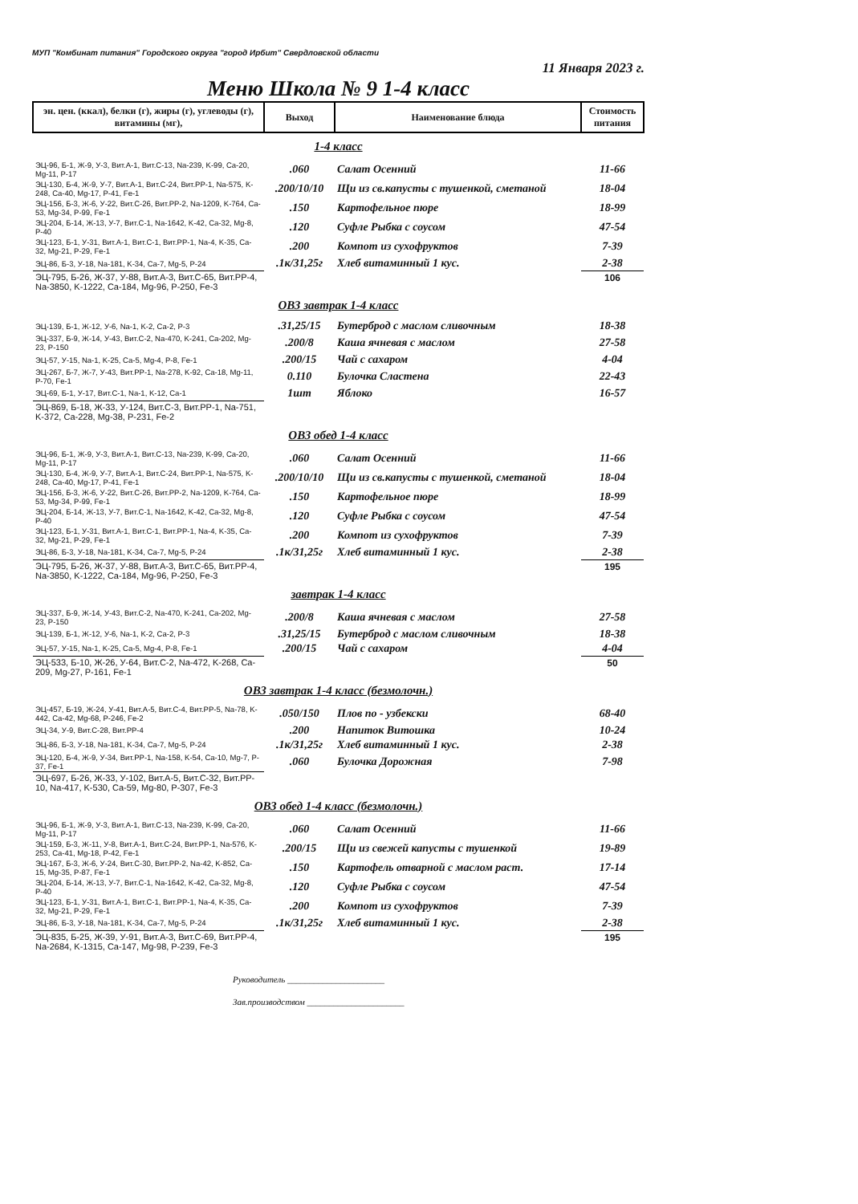МУП "Комбинат питания" Городского округа "город Ирбит" Свердловской области
11 Января 2023 г.
Меню Школа № 9 1-4 класс
| эн. цен. (ккал), белки (г), жиры (г), углеводы (г), витамины (мг), | Выход | Наименование блюда | Стоимость питания |
| --- | --- | --- | --- |
| 1-4 класс | | | |
| ЭЦ-96, Б-1, Ж-9, У-3, Вит.А-1, Вит.С-13, Na-239, K-99, Ca-20, Mg-11, P-17 | .060 | Салат Осенний | 11-66 |
| ЭЦ-130, Б-4, Ж-9, У-7, Вит.А-1, Вит.С-24, Вит.PP-1, Na-575, K-248, Ca-40, Mg-17, P-41, Fe-1 | .200/10/10 | Щи из св.капусты с тушенкой, сметаной | 18-04 |
| ЭЦ-156, Б-3, Ж-6, У-22, Вит.С-26, Вит.PP-2, Na-1209, K-764, Ca-53, Mg-34, P-99, Fe-1 | .150 | Картофельное пюре | 18-99 |
| ЭЦ-204, Б-14, Ж-13, У-7, Вит.С-1, Na-1642, K-42, Ca-32, Mg-8, P-40 | .120 | Суфле Рыбка с соусом | 47-54 |
| ЭЦ-123, Б-1, У-31, Вит.А-1, Вит.С-1, Вит.PP-1, Na-4, K-35, Ca-32, Mg-21, P-29, Fe-1 | .200 | Компот из сухофруктов | 7-39 |
| ЭЦ-86, Б-3, У-18, Na-181, K-34, Ca-7, Mg-5, P-24 | .1к/31,25г | Хлеб витаминный 1 кус. | 2-38 |
| ЭЦ-795, Б-26, Ж-37, У-88, Вит.А-3, Вит.С-65, Вит.PP-4, Na-3850, K-1222, Ca-184, Mg-96, P-250, Fe-3 | | | 106 |
| ОВЗ завтрак 1-4 класс | | | |
| ЭЦ-139, Б-1, Ж-12, У-6, Na-1, K-2, Ca-2, P-3 | .31,25/15 | Бутерброд с маслом сливочным | 18-38 |
| ЭЦ-337, Б-9, Ж-14, У-43, Вит.С-2, Na-470, K-241, Ca-202, Mg-23, P-150 | .200/8 | Каша ячневая с маслом | 27-58 |
| ЭЦ-57, У-15, Na-1, K-25, Ca-5, Mg-4, P-8, Fe-1 | .200/15 | Чай с сахаром | 4-04 |
| ЭЦ-267, Б-7, Ж-7, У-43, Вит.PP-1, Na-278, K-92, Ca-18, Mg-11, P-70, Fe-1 | 0.110 | Булочка Сластена | 22-43 |
| ЭЦ-69, Б-1, У-17, Вит.С-1, Na-1, K-12, Ca-1 | 1шт | Яблоко | 16-57 |
| ЭЦ-869, Б-18, Ж-33, У-124, Вит.С-3, Вит.PP-1, Na-751, K-372, Ca-228, Mg-38, P-231, Fe-2 | | | |
| ОВЗ обед 1-4 класс | | | |
| ЭЦ-96, Б-1, Ж-9, У-3, Вит.А-1, Вит.С-13, Na-239, K-99, Ca-20, Mg-11, P-17 | .060 | Салат Осенний | 11-66 |
| ЭЦ-130, Б-4, Ж-9, У-7, Вит.А-1, Вит.С-24, Вит.PP-1, Na-575, K-248, Ca-40, Mg-17, P-41, Fe-1 | .200/10/10 | Щи из св.капусты с тушенкой, сметаной | 18-04 |
| ЭЦ-156, Б-3, Ж-6, У-22, Вит.С-26, Вит.PP-2, Na-1209, K-764, Ca-53, Mg-34, P-99, Fe-1 | .150 | Картофельное пюре | 18-99 |
| ЭЦ-204, Б-14, Ж-13, У-7, Вит.С-1, Na-1642, K-42, Ca-32, Mg-8, P-40 | .120 | Суфле Рыбка с соусом | 47-54 |
| ЭЦ-123, Б-1, У-31, Вит.А-1, Вит.С-1, Вит.PP-1, Na-4, K-35, Ca-32, Mg-21, P-29, Fe-1 | .200 | Компот из сухофруктов | 7-39 |
| ЭЦ-86, Б-3, У-18, Na-181, K-34, Ca-7, Mg-5, P-24 | .1к/31,25г | Хлеб витаминный 1 кус. | 2-38 |
| ЭЦ-795, Б-26, Ж-37, У-88, Вит.А-3, Вит.С-65, Вит.PP-4, Na-3850, K-1222, Ca-184, Mg-96, P-250, Fe-3 | | | 195 |
| завтрак 1-4 класс | | | |
| ЭЦ-337, Б-9, Ж-14, У-43, Вит.С-2, Na-470, K-241, Ca-202, Mg-23, P-150 | .200/8 | Каша ячневая с маслом | 27-58 |
| ЭЦ-139, Б-1, Ж-12, У-6, Na-1, K-2, Ca-2, P-3 | .31,25/15 | Бутерброд с маслом сливочным | 18-38 |
| ЭЦ-57, У-15, Na-1, K-25, Ca-5, Mg-4, P-8, Fe-1 | .200/15 | Чай с сахаром | 4-04 |
| ЭЦ-533, Б-10, Ж-26, У-64, Вит.С-2, Na-472, K-268, Ca-209, Mg-27, P-161, Fe-1 | | | 50 |
| ОВЗ завтрак 1-4 класс (безмолочн.) | | | |
| ЭЦ-457, Б-19, Ж-24, У-41, Вит.А-5, Вит.С-4, Вит.PP-5, Na-78, K-442, Ca-42, Mg-68, P-246, Fe-2 | .050/150 | Плов по - узбекски | 68-40 |
| ЭЦ-34, У-9, Вит.С-28, Вит.PP-4 | .200 | Напиток Витошка | 10-24 |
| ЭЦ-86, Б-3, У-18, Na-181, K-34, Ca-7, Mg-5, P-24 | .1к/31,25г | Хлеб витаминный 1 кус. | 2-38 |
| ЭЦ-120, Б-4, Ж-9, У-34, Вит.PP-1, Na-158, K-54, Ca-10, Mg-7, P-37, Fe-1 | .060 | Булочка Дорожная | 7-98 |
| ЭЦ-697, Б-26, Ж-33, У-102, Вит.А-5, Вит.С-32, Вит.PP-10, Na-417, K-530, Ca-59, Mg-80, P-307, Fe-3 | | | |
| ОВЗ обед 1-4 класс (безмолочн.) | | | |
| ЭЦ-96, Б-1, Ж-9, У-3, Вит.А-1, Вит.С-13, Na-239, K-99, Ca-20, Mg-11, P-17 | .060 | Салат Осенний | 11-66 |
| ЭЦ-159, Б-3, Ж-11, У-8, Вит.А-1, Вит.С-24, Вит.PP-1, Na-576, K-253, Ca-41, Mg-18, P-42, Fe-1 | .200/15 | Щи из свежей капусты с тушенкой | 19-89 |
| ЭЦ-167, Б-3, Ж-6, У-24, Вит.С-30, Вит.PP-2, Na-42, K-852, Ca-15, Mg-35, P-87, Fe-1 | .150 | Картофель отварной с маслом раст. | 17-14 |
| ЭЦ-204, Б-14, Ж-13, У-7, Вит.С-1, Na-1642, K-42, Ca-32, Mg-8, P-40 | .120 | Суфле Рыбка с соусом | 47-54 |
| ЭЦ-123, Б-1, У-31, Вит.А-1, Вит.С-1, Вит.PP-1, Na-4, K-35, Ca-32, Mg-21, P-29, Fe-1 | .200 | Компот из сухофруктов | 7-39 |
| ЭЦ-86, Б-3, У-18, Na-181, K-34, Ca-7, Mg-5, P-24 | .1к/31,25г | Хлеб витаминный 1 кус. | 2-38 |
| ЭЦ-835, Б-25, Ж-39, У-91, Вит.А-3, Вит.С-69, Вит.PP-4, Na-2684, K-1315, Ca-147, Mg-98, P-239, Fe-3 | | | 195 |
Руководитель ______________________
Зав.производством ______________________